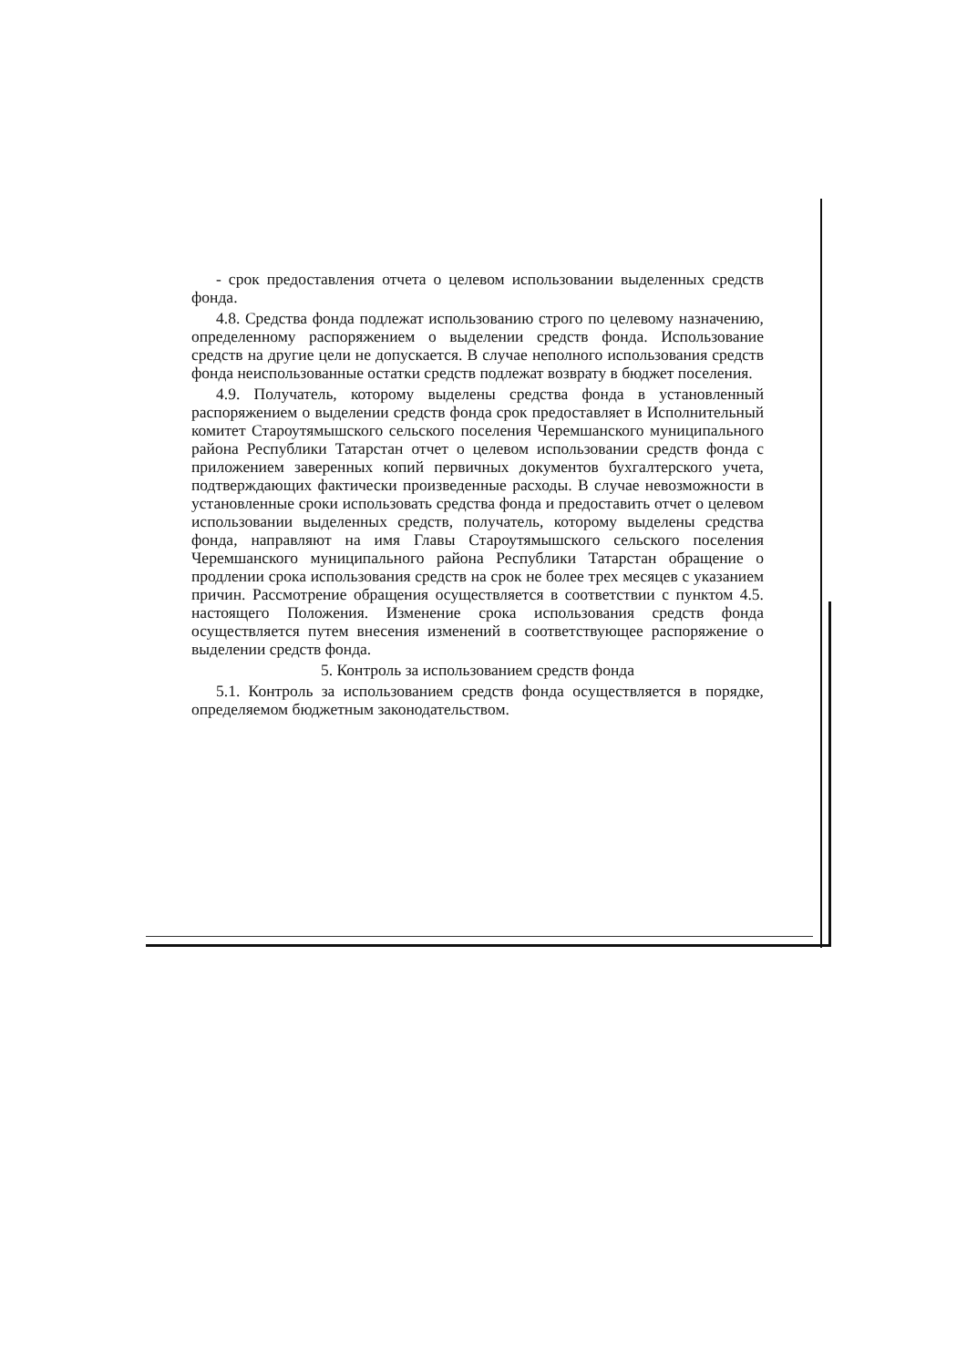- срок предоставления отчета о целевом использовании выделенных средств фонда.
4.8. Средства фонда подлежат использованию строго по целевому назначению, определенному распоряжением о выделении средств фонда. Использование средств на другие цели не допускается. В случае неполного использования средств фонда неиспользованные остатки средств подлежат возврату в бюджет поселения.
4.9. Получатель, которому выделены средства фонда в установленный распоряжением о выделении средств фонда срок предоставляет в Исполнительный комитет Староутямышского сельского поселения Черемшанского муниципального района Республики Татарстан отчет о целевом использовании средств фонда с приложением заверенных копий первичных документов бухгалтерского учета, подтверждающих фактически произведенные расходы. В случае невозможности в установленные сроки использовать средства фонда и предоставить отчет о целевом использовании выделенных средств, получатель, которому выделены средства фонда, направляют на имя Главы Староутямышского сельского поселения Черемшанского муниципального района Республики Татарстан обращение о продлении срока использования средств на срок не более трех месяцев с указанием причин. Рассмотрение обращения осуществляется в соответствии с пунктом 4.5. настоящего Положения. Изменение срока использования средств фонда осуществляется путем внесения изменений в соответствующее распоряжение о выделении средств фонда.
5. Контроль за использованием средств фонда
5.1. Контроль за использованием средств фонда осуществляется в порядке, определяемом бюджетным законодательством.